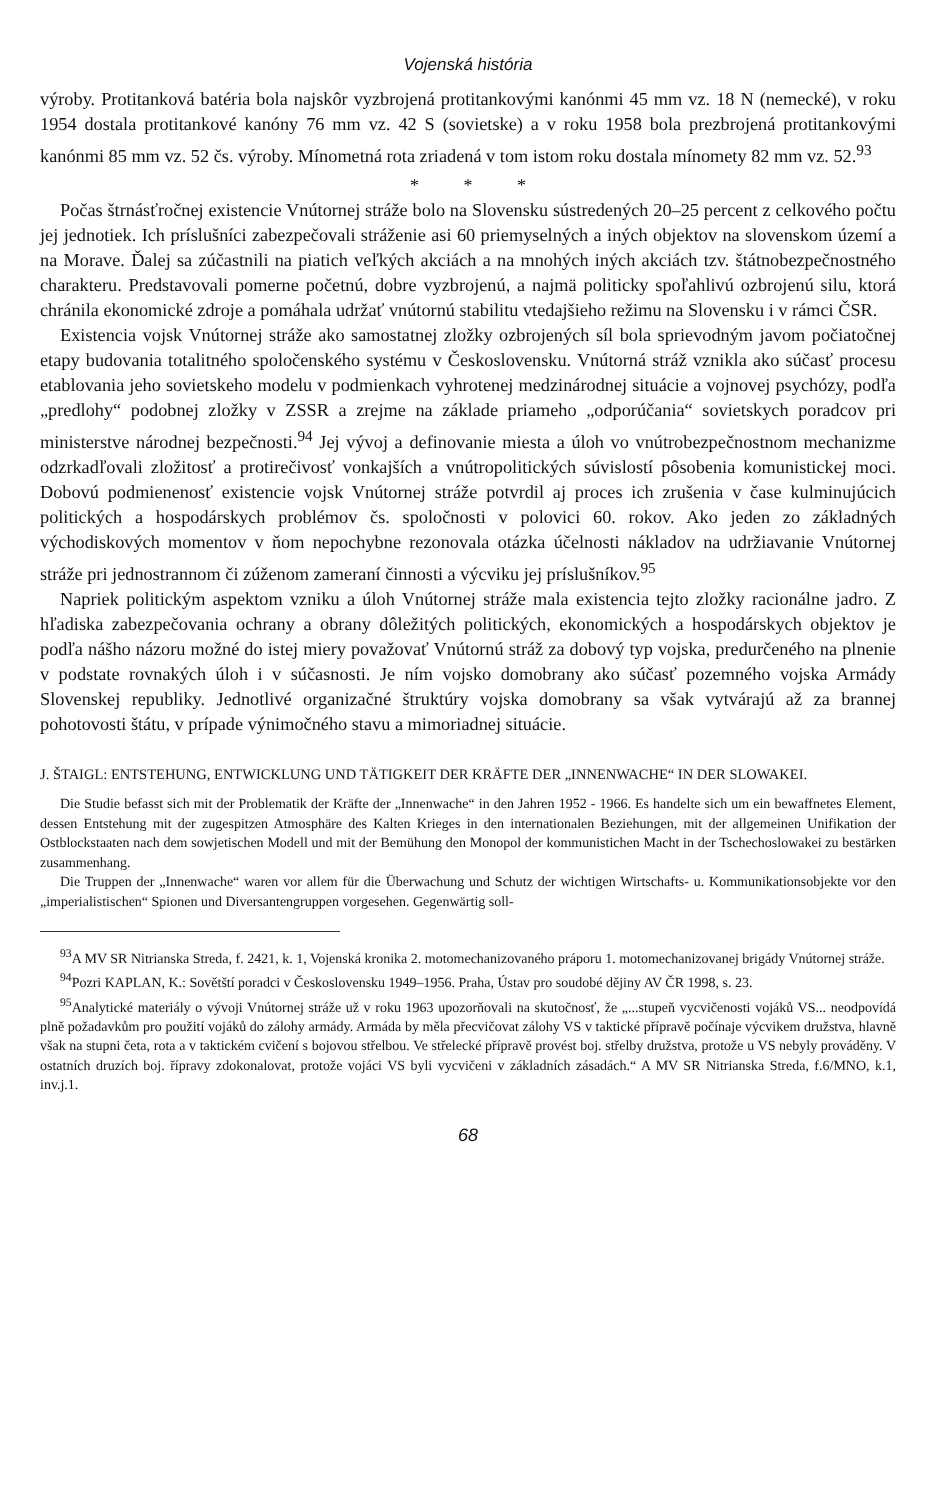Vojenská história
výroby. Protitanková batéria bola najskôr vyzbrojená protitankovými kanónmi 45 mm vz. 18 N (nemecké), v roku 1954 dostala protitankové kanóny 76 mm vz. 42 S (sovietske) a v roku 1958 bola prezbrojená protitankovými kanónmi 85 mm vz. 52 čs. výroby. Mínometná rota zriadená v tom istom roku dostala mínomety 82 mm vz. 52.<sup>93</sup>
* * *
Počas štrnásťročnej existencie Vnútornej stráže bolo na Slovensku sústredených 20–25 percent z celkového počtu jej jednotiek. Ich príslušníci zabezpečovali stráženie asi 60 priemyselných a iných objektov na slovenskom území a na Morave. Ďalej sa zúčastnili na piatich veľkých akciách a na mnohých iných akciách tzv. štátnobezpečnostného charakteru. Predstavovali pomerne početnú, dobre vyzbrojenú, a najmä politicky spoľahlivú ozbrojenú silu, ktorá chránila ekonomické zdroje a pomáhala udržať vnútornú stabilitu vtedajšieho režimu na Slovensku i v rámci ČSR.
Existencia vojsk Vnútornej stráže ako samostatnej zložky ozbrojených síl bola sprievodným javom počiatočnej etapy budovania totalitného spoločenského systému v Československu. Vnútorná stráž vznikla ako súčasť procesu etablovania jeho sovietskeho modelu v podmienkach vyhrotenej medzinárodnej situácie a vojnovej psychózy, podľa „predlohy“ podobnej zložky v ZSSR a zrejme na základe priameho „odporúčania“ sovietskych poradcov pri ministerstve národnej bezpečnosti.<sup>94</sup> Jej vývoj a definovanie miesta a úloh vo vnútrobezpečnostnom mechanizme odzrkadľovali zložitosť a protirečivosť vonkajších a vnútropolitických súvislostí pôsobenia komunistickej moci. Dobovú podmienenosť existencie vojsk Vnútornej stráže potvrdil aj proces ich zrušenia v čase kulminujúcich politických a hospodárskych problémov čs. spoločnosti v polovici 60. rokov. Ako jeden zo základných východiskových momentov v ňom nepochybne rezonovala otázka účelnosti nákladov na udržiavanie Vnútornej stráže pri jednostrannom či zúženom zameraní činnosti a výcviku jej príslušníkov.<sup>95</sup>
Napriek politickým aspektom vzniku a úloh Vnútornej stráže mala existencia tejto zložky racionálne jadro. Z hľadiska zabezpečovania ochrany a obrany dôležitých politických, ekonomických a hospodárskych objektov je podľa nášho názoru možné do istej miery považovať Vnútornú stráž za dobový typ vojska, predurčeného na plnenie v podstate rovnakých úloh i v súčasnosti. Je ním vojsko domobrany ako súčasť pozemného vojska Armády Slovenskej republiky. Jednotlivé organizačné štruktúry vojska domobrany sa však vytvárajú až za brannej pohotovosti štátu, v prípade výnimočného stavu a mimoriadnej situácie.
J. ŠTAIGL: ENTSTEHUNG, ENTWICKLUNG UND TÄTIGKEIT DER KRÄFTE DER „INNENWACHE“ IN DER SLOWAKEI.
Die Studie befasst sich mit der Problematik der Kräfte der „Innenwache“ in den Jahren 1952 - 1966. Es handelte sich um ein bewaffnetes Element, dessen Entstehung mit der zugespitzen Atmosphäre des Kalten Krieges in den internationalen Beziehungen, mit der allgemeinen Unifikation der Ostblockstaaten nach dem sowjetischen Modell und mit der Bemühung den Monopol der kommunistichen Macht in der Tschechoslowakei zu bestärken zusammenhang.
Die Truppen der „Innenwache“ waren vor allem für die Überwachung und Schutz der wichtigen Wirtschafts- u. Kommunikationsobjekte vor den „imperialistischen“ Spionen und Diversantengruppen vorgesehen. Gegenwärtig soll-
<sup>93</sup> A MV SR Nitrianska Streda, f. 2421, k. 1, Vojenská kronika 2. motomechanizovaného práporu 1. motomechanizovanej brigády Vnútornej stráže.
<sup>94</sup> Pozri KAPLAN, K.: Sovětští poradci v Československu 1949–1956. Praha, Ústav pro soudobé dějiny AV ČR 1998, s. 23.
<sup>95</sup> Analytické materiály o vývoji Vnútornej stráže už v roku 1963 upozorňovali na skutočnosť, že „...stupeň vycvičenosti vojáků VS... neodpovídá plně požadavkům pro použití vojáků do zálohy armády. Armáda by měla přecvičovat zálohy VS v taktické přípravě počínaje výcvikem družstva, hlavně však na stupni četa, rota a v taktickém cvičení s bojovou střelbou. Ve střelecké přípravě provést boj. střelby družstva, protože u VS nebyly prováděny. V ostatních druzích boj. řípravy zdokonalovat, protože vojáci VS byli vycvičeni v základních zásadách.“ A MV SR Nitrianska Streda, f.6/MNO, k.1, inv.j.1.
68